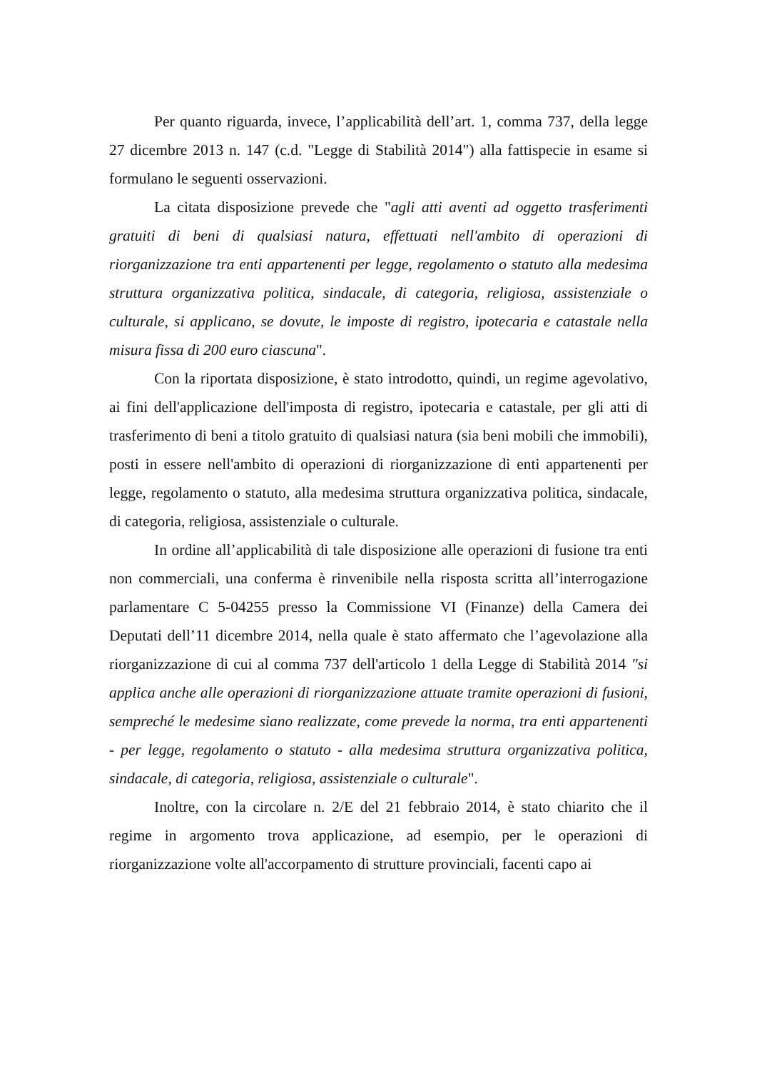Per quanto riguarda, invece, l’applicabilità dell’art. 1, comma 737, della legge 27 dicembre 2013 n. 147 (c.d. "Legge di Stabilità 2014") alla fattispecie in esame si formulano le seguenti osservazioni.
La citata disposizione prevede che "agli atti aventi ad oggetto trasferimenti gratuiti di beni di qualsiasi natura, effettuati nell'ambito di operazioni di riorganizzazione tra enti appartenenti per legge, regolamento o statuto alla medesima struttura organizzativa politica, sindacale, di categoria, religiosa, assistenziale o culturale, si applicano, se dovute, le imposte di registro, ipotecaria e catastale nella misura fissa di 200 euro ciascuna".
Con la riportata disposizione, è stato introdotto, quindi, un regime agevolativo, ai fini dell'applicazione dell'imposta di registro, ipotecaria e catastale, per gli atti di trasferimento di beni a titolo gratuito di qualsiasi natura (sia beni mobili che immobili), posti in essere nell'ambito di operazioni di riorganizzazione di enti appartenenti per legge, regolamento o statuto, alla medesima struttura organizzativa politica, sindacale, di categoria, religiosa, assistenziale o culturale.
In ordine all’applicabilità di tale disposizione alle operazioni di fusione tra enti non commerciali, una conferma è rinvenibile nella risposta scritta all’interrogazione parlamentare C 5-04255 presso la Commissione VI (Finanze) della Camera dei Deputati dell’11 dicembre 2014, nella quale è stato affermato che l’agevolazione alla riorganizzazione di cui al comma 737 dell'articolo 1 della Legge di Stabilità 2014 "si applica anche alle operazioni di riorganizzazione attuate tramite operazioni di fusioni, sempreché le medesime siano realizzate, come prevede la norma, tra enti appartenenti - per legge, regolamento o statuto - alla medesima struttura organizzativa politica, sindacale, di categoria, religiosa, assistenziale o culturale".
Inoltre, con la circolare n. 2/E del 21 febbraio 2014, è stato chiarito che il regime in argomento trova applicazione, ad esempio, per le operazioni di riorganizzazione volte all'accorpamento di strutture provinciali, facenti capo ai